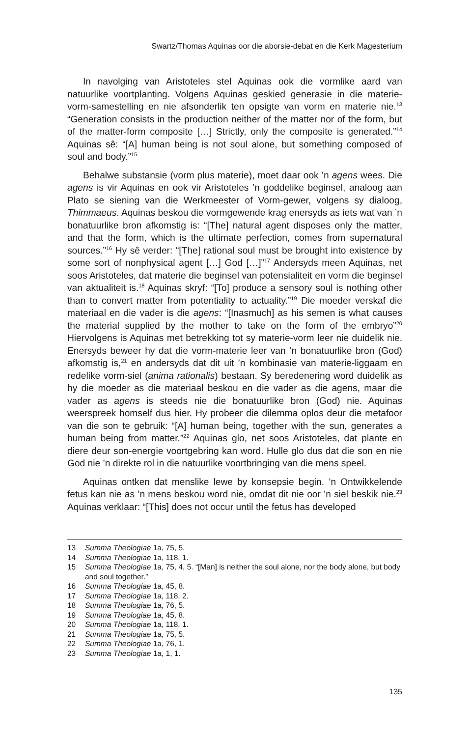Swartz/Thomas Aquinas oor die aborsie-debat en die Kerk Magesterium
In navolging van Aristoteles stel Aquinas ook die vormlike aard van natuurlike voortplanting. Volgens Aquinas geskied generasie in die materie-vorm-samestelling en nie afsonderlik ten opsigte van vorm en materie nie.<sup>13</sup> “Generation consists in the production neither of the matter nor of the form, but of the matter-form composite […] Strictly, only the composite is generated.”<sup>14</sup> Aquinas sê: “[A] human being is not soul alone, but something composed of soul and body.”<sup>15</sup>
Behalwe substansie (vorm plus materie), moet daar ook ’n agens wees. Die agens is vir Aquinas en ook vir Aristoteles ’n goddelike beginsel, analoog aan Plato se siening van die Werkmeester of Vorm-gewer, volgens sy dialoog, Thimmaeus. Aquinas beskou die vormgewende krag enersyds as iets wat van ’n bonatuurlike bron afkomstig is: “[The] natural agent disposes only the matter, and that the form, which is the ultimate perfection, comes from supernatural sources.”<sup>16</sup> Hy sê verder: “[The] rational soul must be brought into existence by some sort of nonphysical agent […] God […]”<sup>17</sup> Andersyds meen Aquinas, net soos Aristoteles, dat materie die beginsel van potensialiteit en vorm die beginsel van aktualiteit is.<sup>18</sup> Aquinas skryf: “[To] produce a sensory soul is nothing other than to convert matter from potentiality to actuality.”<sup>19</sup> Die moeder verskaf die materiaal en die vader is die agens: “[Inasmuch] as his semen is what causes the material supplied by the mother to take on the form of the embryo”<sup>20</sup> Hiervolgens is Aquinas met betrekking tot sy materie-vorm leer nie duidelik nie. Enersyds beweer hy dat die vorm-materie leer van ’n bonatuurlike bron (God) afkomstig is,<sup>21</sup> en andersyds dat dit uit ’n kombinasie van materie-liggaam en redelike vorm-siel (anima rationalis) bestaan. Sy beredenering word duidelik as hy die moeder as die materiaal beskou en die vader as die agens, maar die vader as agens is steeds nie die bonatuurlike bron (God) nie. Aquinas weerspreek homself dus hier. Hy probeer die dilemma oplos deur die metafoor van die son te gebruik: “[A] human being, together with the sun, generates a human being from matter.”<sup>22</sup> Aquinas glo, net soos Aristoteles, dat plante en diere deur son-energie voortgebring kan word. Hulle glo dus dat die son en nie God nie ’n direkte rol in die natuurlike voortbringing van die mens speel.
Aquinas ontken dat menslike lewe by konsepsie begin. ’n Ontwikkelende fetus kan nie as ’n mens beskou word nie, omdat dit nie oor ’n siel beskik nie.<sup>23</sup> Aquinas verklaar: “[This] does not occur until the fetus has developed
13 Summa Theologiae 1a, 75, 5.
14 Summa Theologiae 1a, 118, 1.
15 Summa Theologiae 1a, 75, 4, 5. “[Man] is neither the soul alone, nor the body alone, but body and soul together.”
16 Summa Theologiae 1a, 45, 8.
17 Summa Theologiae 1a, 118, 2.
18 Summa Theologiae 1a, 76, 5.
19 Summa Theologiae 1a, 45, 8.
20 Summa Theologiae 1a, 118, 1.
21 Summa Theologiae 1a, 75, 5.
22 Summa Theologiae 1a, 76, 1.
23 Summa Theologiae 1a, 1, 1.
135